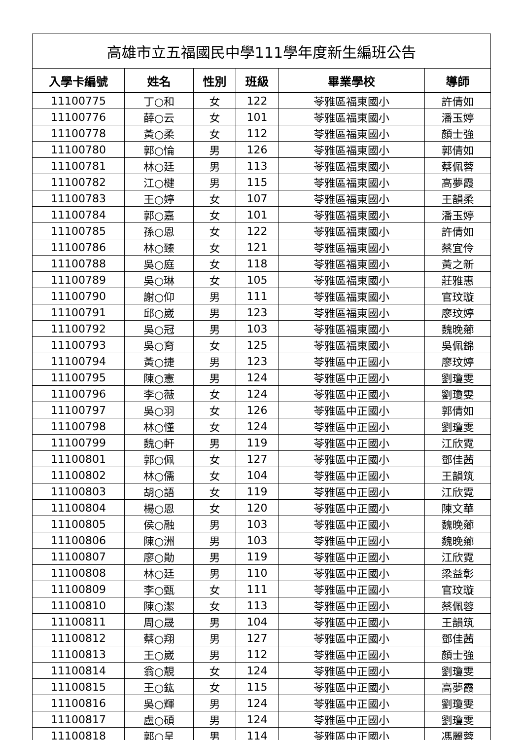| 高雄市立五福國民中學111學年度新生編班公告 | | | | | |
| 入學卡編號 | 姓名 | 性別 | 班級 | 畢業學校 | 導師 |
| 11100775 | 丁○和 | 女 | 122 | 苓雅區福東國小 | 許倩如 |
| 11100776 | 薛○云 | 女 | 101 | 苓雅區福東國小 | 潘玉婷 |
| 11100778 | 黃○柔 | 女 | 112 | 苓雅區福東國小 | 顏士強 |
| 11100780 | 郭○惀 | 男 | 126 | 苓雅區福東國小 | 郭倩如 |
| 11100781 | 林○廷 | 男 | 113 | 苓雅區福東國小 | 蔡佩蓉 |
| 11100782 | 江○楗 | 男 | 115 | 苓雅區福東國小 | 高夢霞 |
| 11100783 | 王○婷 | 女 | 107 | 苓雅區福東國小 | 王韻柔 |
| 11100784 | 郭○嘉 | 女 | 101 | 苓雅區福東國小 | 潘玉婷 |
| 11100785 | 孫○恩 | 女 | 122 | 苓雅區福東國小 | 許倩如 |
| 11100786 | 林○臻 | 女 | 121 | 苓雅區福東國小 | 蔡宜伶 |
| 11100788 | 吳○庭 | 女 | 118 | 苓雅區福東國小 | 黃之新 |
| 11100789 | 吳○琳 | 女 | 105 | 苓雅區福東國小 | 莊雅惠 |
| 11100790 | 謝○仰 | 男 | 111 | 苓雅區福東國小 | 官玟璇 |
| 11100791 | 邱○崴 | 男 | 123 | 苓雅區福東國小 | 廖玟婷 |
| 11100792 | 吳○冠 | 男 | 103 | 苓雅區福東國小 | 魏晚薌 |
| 11100793 | 吳○育 | 女 | 125 | 苓雅區福東國小 | 吳佩錦 |
| 11100794 | 黃○捷 | 男 | 123 | 苓雅區中正國小 | 廖玟婷 |
| 11100795 | 陳○憲 | 男 | 124 | 苓雅區中正國小 | 劉瓊雯 |
| 11100796 | 李○薇 | 女 | 124 | 苓雅區中正國小 | 劉瓊雯 |
| 11100797 | 吳○羽 | 女 | 126 | 苓雅區中正國小 | 郭倩如 |
| 11100798 | 林○慬 | 女 | 124 | 苓雅區中正國小 | 劉瓊雯 |
| 11100799 | 魏○軒 | 男 | 119 | 苓雅區中正國小 | 江欣霓 |
| 11100801 | 郭○佩 | 女 | 127 | 苓雅區中正國小 | 鄧佳茜 |
| 11100802 | 林○儒 | 女 | 104 | 苓雅區中正國小 | 王韻筑 |
| 11100803 | 胡○語 | 女 | 119 | 苓雅區中正國小 | 江欣霓 |
| 11100804 | 楊○恩 | 女 | 120 | 苓雅區中正國小 | 陳文華 |
| 11100805 | 侯○融 | 男 | 103 | 苓雅區中正國小 | 魏晚薌 |
| 11100806 | 陳○洲 | 男 | 103 | 苓雅區中正國小 | 魏晚薌 |
| 11100807 | 廖○勛 | 男 | 119 | 苓雅區中正國小 | 江欣霓 |
| 11100808 | 林○廷 | 男 | 110 | 苓雅區中正國小 | 梁益彰 |
| 11100809 | 李○甄 | 女 | 111 | 苓雅區中正國小 | 官玟璇 |
| 11100810 | 陳○潔 | 女 | 113 | 苓雅區中正國小 | 蔡佩蓉 |
| 11100811 | 周○晟 | 男 | 104 | 苓雅區中正國小 | 王韻筑 |
| 11100812 | 蔡○翔 | 男 | 127 | 苓雅區中正國小 | 鄧佳茜 |
| 11100813 | 王○崴 | 男 | 112 | 苓雅區中正國小 | 顏士強 |
| 11100814 | 翁○靚 | 女 | 124 | 苓雅區中正國小 | 劉瓊雯 |
| 11100815 | 王○鈜 | 女 | 115 | 苓雅區中正國小 | 高夢霞 |
| 11100816 | 吳○輝 | 男 | 124 | 苓雅區中正國小 | 劉瓊雯 |
| 11100817 | 盧○碩 | 男 | 124 | 苓雅區中正國小 | 劉瓊雯 |
| 11100818 | 郭○呈 | 男 | 114 | 苓雅區中正國小 | 馮麗蓉 |